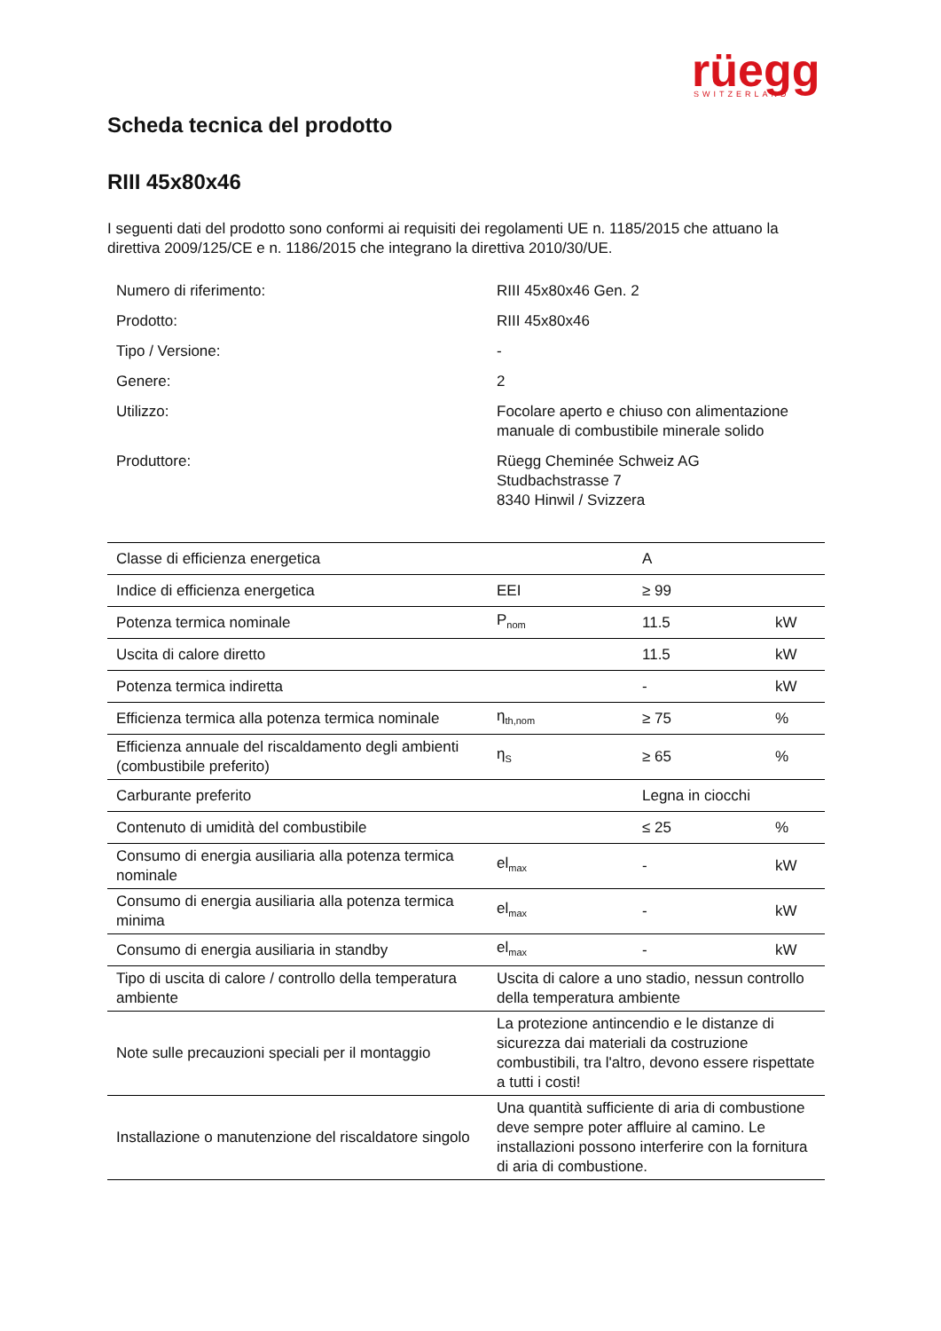rüegg
SWITZERLAND
Scheda tecnica del prodotto
RIII 45x80x46
I seguenti dati del prodotto sono conformi ai requisiti dei regolamenti UE n. 1185/2015 che attuano la direttiva 2009/125/CE e n. 1186/2015 che integrano la direttiva 2010/30/UE.
| Numero di riferimento: | RIII 45x80x46 Gen. 2 |
| Prodotto: | RIII 45x80x46 |
| Tipo / Versione: | - |
| Genere: | 2 |
| Utilizzo: | Focolare aperto e chiuso con alimentazione manuale di combustibile minerale solido |
| Produttore: | Rüegg Cheminée Schweiz AG Studbachstrasse 7 8340 Hinwil / Svizzera |
| Classe di efficienza energetica | | A | |
| Indice di efficienza energetica | EEI | ≥ 99 | |
| Potenza termica nominale | P<sub>nom</sub> | 11.5 | kW |
| Uscita di calore diretto | | 11.5 | kW |
| Potenza termica indiretta | | - | kW |
| Efficienza termica alla potenza termica nominale | η<sub>th,nom</sub> | ≥ 75 | % |
| Efficienza annuale del riscaldamento degli ambienti (combustibile preferito) | η<sub>S</sub> | ≥ 65 | % |
| Carburante preferito | | Legna in ciocchi | |
| Contenuto di umidità del combustibile | | ≤ 25 | % |
| Consumo di energia ausiliaria alla potenza termica nominale | el<sub>max</sub> | - | kW |
| Consumo di energia ausiliaria alla potenza termica minima | el<sub>max</sub> | - | kW |
| Consumo di energia ausiliaria in standby | el<sub>max</sub> | - | kW |
| Tipo di uscita di calore / controllo della temperatura ambiente | Uscita di calore a uno stadio, nessun controllo della temperatura ambiente | | |
| Note sulle precauzioni speciali per il montaggio | La protezione antincendio e le distanze di sicurezza dai materiali da costruzione combustibili, tra l'altro, devono essere rispettate a tutti i costi! | | |
| Installazione o manutenzione del riscaldatore singolo | Una quantità sufficiente di aria di combustione deve sempre poter affluire al camino. Le installazioni possono interferire con la fornitura di aria di combustione. | | |